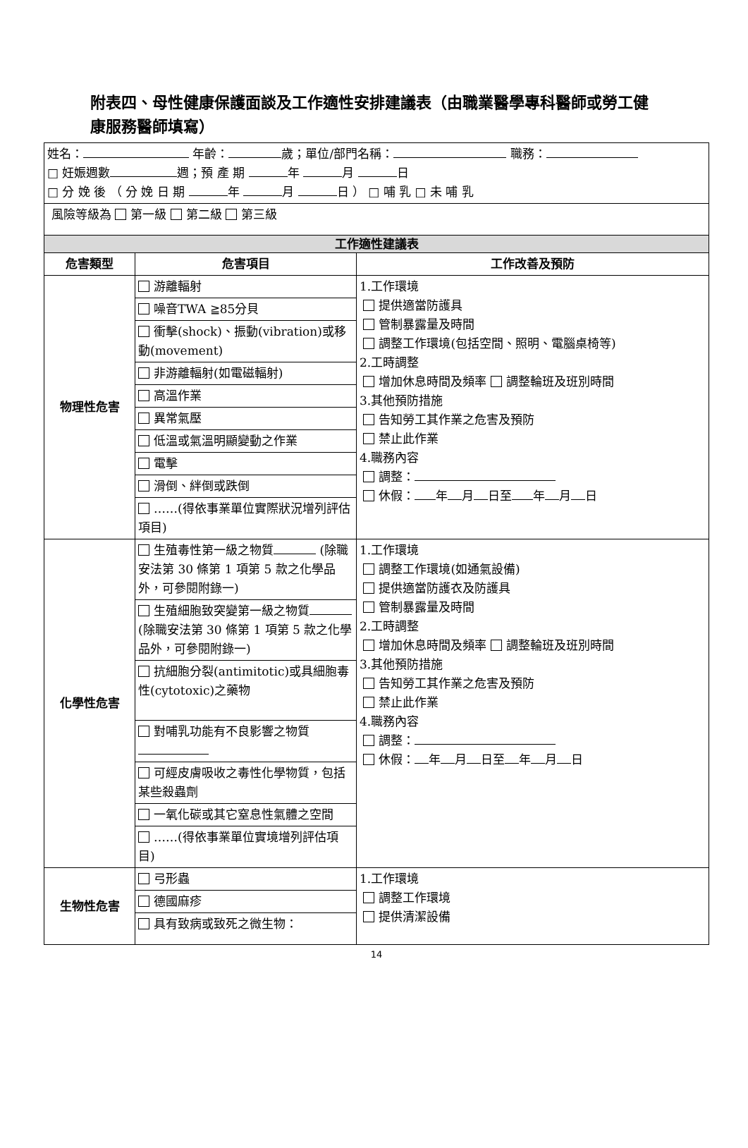附表四、母性健康保護面談及工作適性安排建議表（由職業醫學專科醫師或勞工健康服務醫師填寫）
| 姓名： 年齡： 歲；單位/部門名稱： 職務： □ 妊娠週數 週；預 產 期 年 月 日 □ 分 娩 後 （ 分 娩 日 期 年 月 日 ） □ 哺 乳 □ 未 哺 乳 | | |
| 風險等級為 第一級 第二級 第三級 | | |
| 工作適性建議表 | | |
| 危害類型 | 危害項目 | 工作改善及預防 |
| 物理性危害 | / 游離輻射 / / 噪音TWA ≧85分貝 / / 衝擊(shock)、振動(vibration)或移動(movement) / / 非游離輻射(如電磁輻射) / / 高溫作業 / / 異常氣壓 / / 低溫或氣溫明顯變動之作業 / / 電擊 / / 滑倒、絆倒或跌倒 / / ……(得依事業單位實際狀況增列評估項目) / | 1.工作環境 提供適當防護具 管制暴露量及時間 調整工作環境(包括空間、照明、電腦桌椅等) 2.工時調整 增加休息時間及頻率 調整輪班及班別時間 3.其他預防措施 告知勞工其作業之危害及預防 禁止此作業 4.職務內容 調整： 休假： 年 月 日至 年 月 日 |
| 化學性危害 | / 生殖毒性第一級之物質 (除職安法第 30 條第 1 項第 5 款之化學品外，可參閱附錄一) / / 生殖細胞致突變第一級之物質 (除職安法第 30 條第 1 項第 5 款之化學品外，可參閱附錄一) / / 抗細胞分裂(antimitotic)或具細胞毒性(cytotoxic)之藥物 / / 對哺乳功能有不良影響之物質 / / 可經皮膚吸收之毒性化學物質，包括某些殺蟲劑 / / 一氧化碳或其它窒息性氣體之空間 / / ……(得依事業單位實境增列評估項目) / | 1.工作環境 調整工作環境(如通氣設備) 提供適當防護衣及防護具 管制暴露量及時間 2.工時調整 增加休息時間及頻率 調整輪班及班別時間 3.其他預防措施 告知勞工其作業之危害及預防 禁止此作業 4.職務內容 調整： 休假： 年 月 日至 年 月 日 |
| 生物性危害 | / 弓形蟲 / / 德國麻疹 / / 具有致病或致死之微生物： / | 1.工作環境 調整工作環境 提供清潔設備 |
14